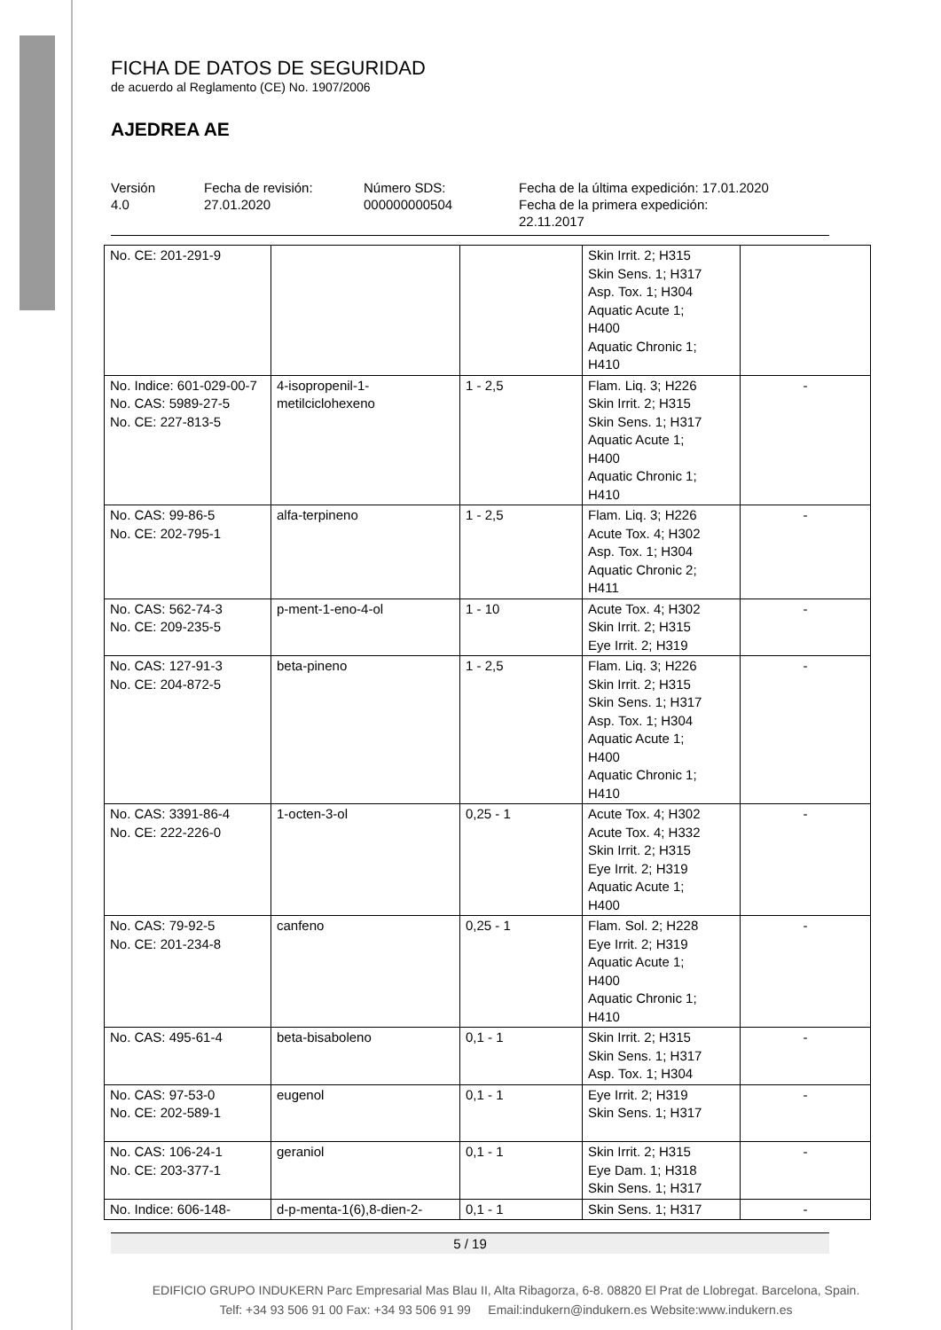FICHA DE DATOS DE SEGURIDAD
de acuerdo al Reglamento (CE) No. 1907/2006
AJEDREA AE
Versión
4.0
Fecha de revisión:
27.01.2020
Número SDS:
000000000504
Fecha de la última expedición: 17.01.2020
Fecha de la primera expedición:
22.11.2017
| No. CE: 201-291-9 | | | Skin Irrit. 2; H315 Skin Sens. 1; H317 Asp. Tox. 1; H304 Aquatic Acute 1; H400 Aquatic Chronic 1; H410 | |
| No. Indice: 601-029-00-7 No. CAS: 5989-27-5 No. CE: 227-813-5 | 4-isopropenil-1-metilciclohexeno | 1 - 2,5 | Flam. Liq. 3; H226 Skin Irrit. 2; H315 Skin Sens. 1; H317 Aquatic Acute 1; H400 Aquatic Chronic 1; H410 | - |
| No. CAS: 99-86-5 No. CE: 202-795-1 | alfa-terpineno | 1 - 2,5 | Flam. Liq. 3; H226 Acute Tox. 4; H302 Asp. Tox. 1; H304 Aquatic Chronic 2; H411 | - |
| No. CAS: 562-74-3 No. CE: 209-235-5 | p-ment-1-eno-4-ol | 1 - 10 | Acute Tox. 4; H302 Skin Irrit. 2; H315 Eye Irrit. 2; H319 | - |
| No. CAS: 127-91-3 No. CE: 204-872-5 | beta-pineno | 1 - 2,5 | Flam. Liq. 3; H226 Skin Irrit. 2; H315 Skin Sens. 1; H317 Asp. Tox. 1; H304 Aquatic Acute 1; H400 Aquatic Chronic 1; H410 | - |
| No. CAS: 3391-86-4 No. CE: 222-226-0 | 1-octen-3-ol | 0,25 - 1 | Acute Tox. 4; H302 Acute Tox. 4; H332 Skin Irrit. 2; H315 Eye Irrit. 2; H319 Aquatic Acute 1; H400 | - |
| No. CAS: 79-92-5 No. CE: 201-234-8 | canfeno | 0,25 - 1 | Flam. Sol. 2; H228 Eye Irrit. 2; H319 Aquatic Acute 1; H400 Aquatic Chronic 1; H410 | - |
| No. CAS: 495-61-4 | beta-bisaboleno | 0,1 - 1 | Skin Irrit. 2; H315 Skin Sens. 1; H317 Asp. Tox. 1; H304 | - |
| No. CAS: 97-53-0 No. CE: 202-589-1 | eugenol | 0,1 - 1 | Eye Irrit. 2; H319 Skin Sens. 1; H317 | - |
| No. CAS: 106-24-1 No. CE: 203-377-1 | geraniol | 0,1 - 1 | Skin Irrit. 2; H315 Eye Dam. 1; H318 Skin Sens. 1; H317 | - |
| No. Indice: 606-148- | d-p-menta-1(6),8-dien-2- | 0,1 - 1 | Skin Sens. 1; H317 | - |
5 / 19
EDIFICIO GRUPO INDUKERN Parc Empresarial Mas Blau II, Alta Ribagorza, 6-8. 08820 El Prat de Llobregat. Barcelona, Spain.
Telf: +34 93 506 91 00 Fax: +34 93 506 91 99 Email:indukern@indukern.es Website:www.indukern.es